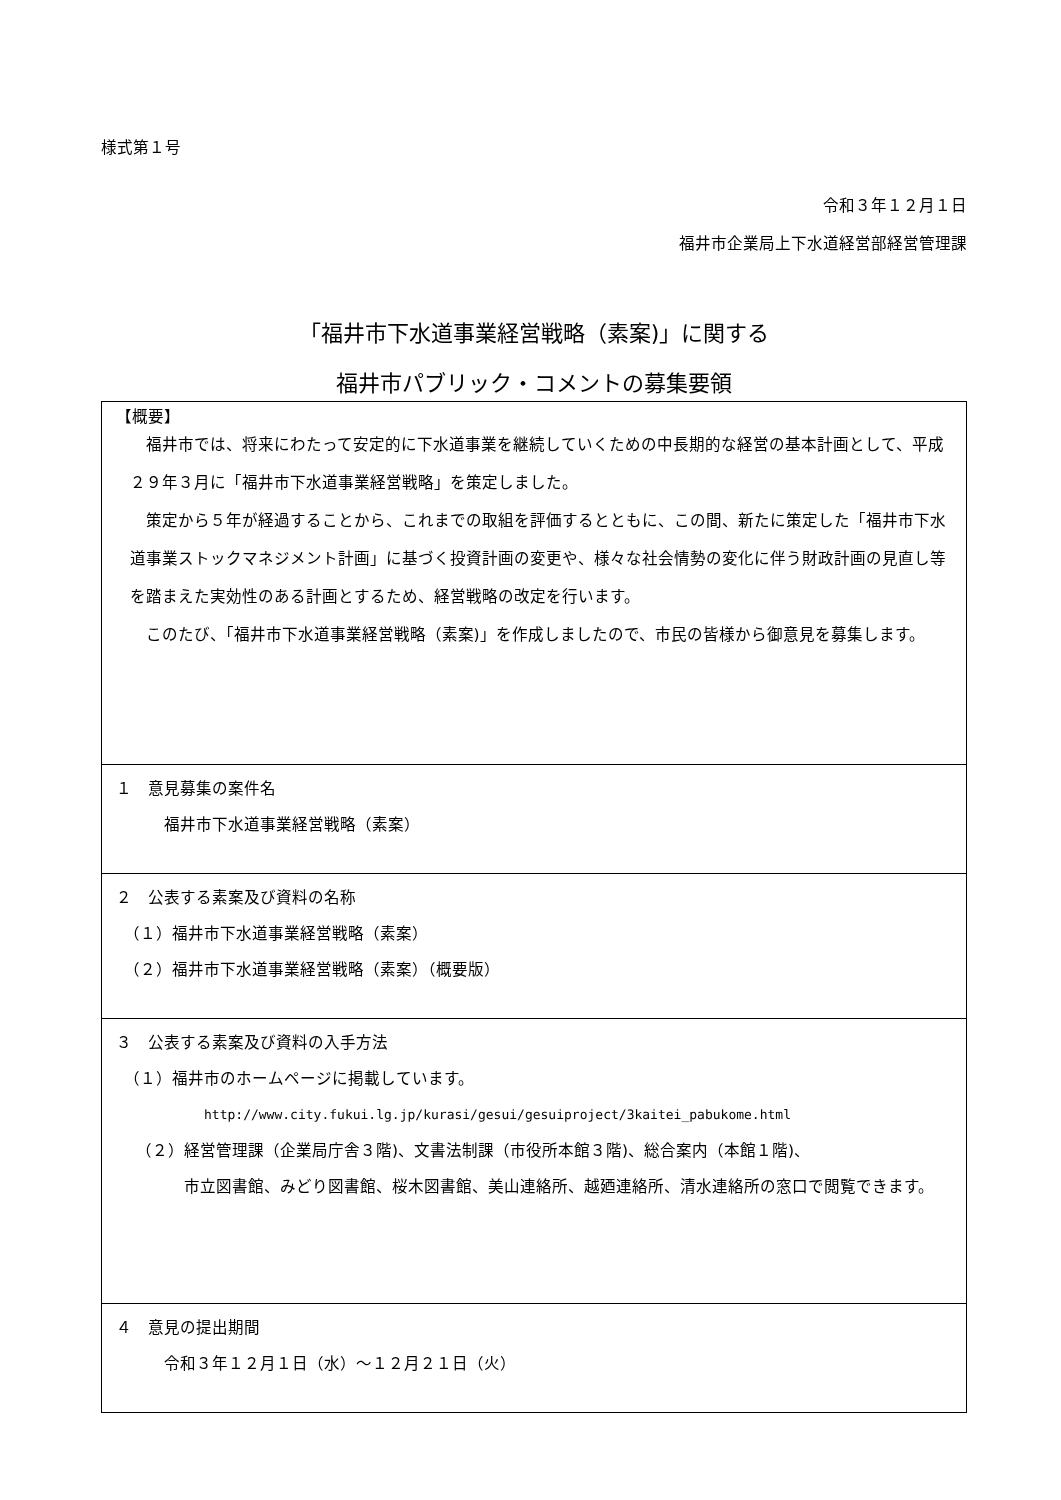様式第１号
令和３年１２月１日
福井市企業局上下水道経営部経営管理課
「福井市下水道事業経営戦略（素案)」に関する
福井市パブリック・コメントの募集要領
| 【概要】 福井市では、将来にわたって安定的に下水道事業を継続していくための中長期的な経営の基本計画として、平成２９年３月に「福井市下水道事業経営戦略」を策定しました。 策定から５年が経過することから、これまでの取組を評価するとともに、この間、新たに策定した「福井市下水道事業ストックマネジメント計画」に基づく投資計画の変更や、様々な社会情勢の変化に伴う財政計画の見直し等を踏まえた実効性のある計画とするため、経営戦略の改定を行います。 このたび、「福井市下水道事業経営戦略（素案)」を作成しましたので、市民の皆様から御意見を募集します。 |
| １ 意見募集の案件名 福井市下水道事業経営戦略（素案） |
| ２ 公表する素案及び資料の名称 （１）福井市下水道事業経営戦略（素案） （２）福井市下水道事業経営戦略（素案）（概要版） |
| ３ 公表する素案及び資料の入手方法 （１）福井市のホームページに掲載しています。 http://www.city.fukui.lg.jp/kurasi/gesui/gesuiproject/3kaitei_pabukome.html （２）経営管理課（企業局庁舎３階)、文書法制課（市役所本館３階)、総合案内（本館１階)、 市立図書館、みどり図書館、桜木図書館、美山連絡所、越廼連絡所、清水連絡所の窓口で閲覧できます。 |
| ４ 意見の提出期間 令和３年１２月１日（水）～１２月２１日（火） |